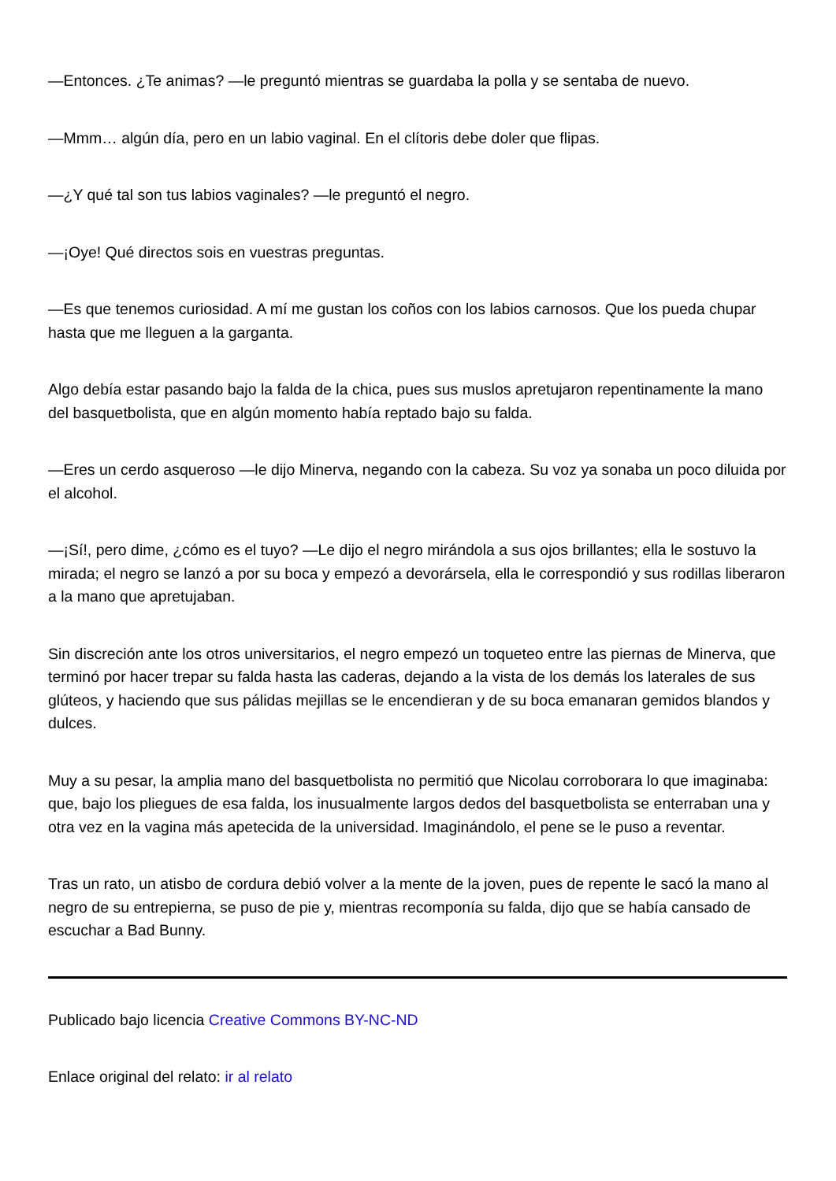—Entonces. ¿Te animas? —le preguntó mientras se guardaba la polla y se sentaba de nuevo.
—Mmm… algún día, pero en un labio vaginal. En el clítoris debe doler que flipas.
—¿Y qué tal son tus labios vaginales? —le preguntó el negro.
—¡Oye! Qué directos sois en vuestras preguntas.
—Es que tenemos curiosidad. A mí me gustan los coños con los labios carnosos. Que los pueda chupar hasta que me lleguen a la garganta.
Algo debía estar pasando bajo la falda de la chica, pues sus muslos apretujaron repentinamente la mano del basquetbolista, que en algún momento había reptado bajo su falda.
—Eres un cerdo asqueroso —le dijo Minerva, negando con la cabeza. Su voz ya sonaba un poco diluida por el alcohol.
—¡Sí!, pero dime, ¿cómo es el tuyo? —Le dijo el negro mirándola a sus ojos brillantes; ella le sostuvo la mirada; el negro se lanzó a por su boca y empezó a devorársela, ella le correspondió y sus rodillas liberaron a la mano que apretujaban.
Sin discreción ante los otros universitarios, el negro empezó un toqueteo entre las piernas de Minerva, que terminó por hacer trepar su falda hasta las caderas, dejando a la vista de los demás los laterales de sus glúteos, y haciendo que sus pálidas mejillas se le encendieran y de su boca emanaran gemidos blandos y dulces.
Muy a su pesar, la amplia mano del basquetbolista no permitió que Nicolau corroborara lo que imaginaba: que, bajo los pliegues de esa falda, los inusualmente largos dedos del basquetbolista se enterraban una y otra vez en la vagina más apetecida de la universidad. Imaginándolo, el pene se le puso a reventar.
Tras un rato, un atisbo de cordura debió volver a la mente de la joven, pues de repente le sacó la mano al negro de su entrepierna, se puso de pie y, mientras recomponía su falda, dijo que se había cansado de escuchar a Bad Bunny.
Publicado bajo licencia Creative Commons BY-NC-ND
Enlace original del relato: ir al relato